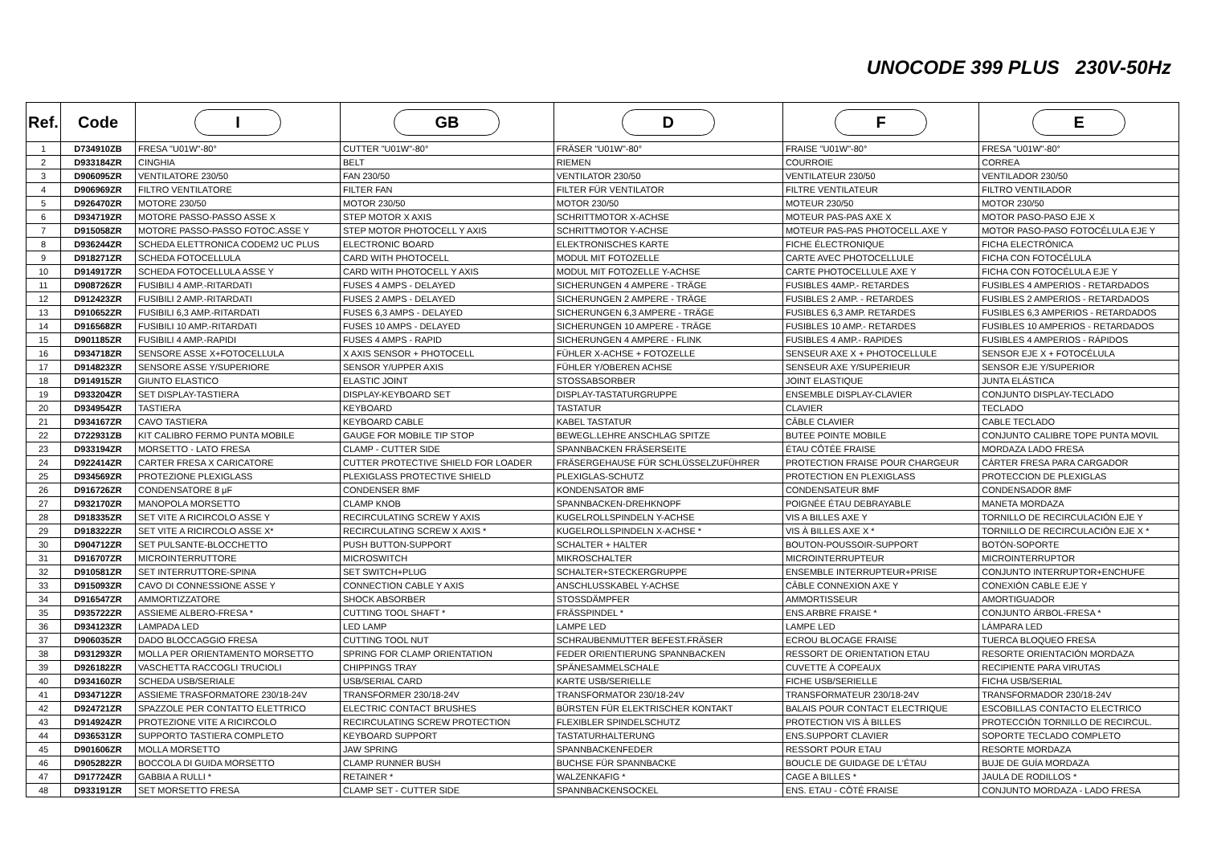UNOCODE 399 PLUS 230V-50Hz
| Ref. | Code | I | GB | D | F | E |
| --- | --- | --- | --- | --- | --- | --- |
| 1 | D734910ZB | FRESA "U01W"-80° | CUTTER "U01W"-80° | FRÄSER "U01W"-80° | FRAISE "U01W"-80° | FRESA "U01W"-80° |
| 2 | D933184ZR | CINGHIA | BELT | RIEMEN | COURROIE | CORREA |
| 3 | D906095ZR | VENTILATORE 230/50 | FAN 230/50 | VENTILATOR 230/50 | VENTILATEUR 230/50 | VENTILADOR 230/50 |
| 4 | D906969ZR | FILTRO VENTILATORE | FILTER FAN | FILTER FÜR VENTILATOR | FILTRE VENTILATEUR | FILTRO VENTILADOR |
| 5 | D926470ZR | MOTORE 230/50 | MOTOR 230/50 | MOTOR 230/50 | MOTEUR 230/50 | MOTOR 230/50 |
| 6 | D934719ZR | MOTORE PASSO-PASSO ASSE X | STEP MOTOR X AXIS | SCHRITTMOTOR X-ACHSE | MOTEUR PAS-PAS AXE X | MOTOR PASO-PASO EJE X |
| 7 | D915058ZR | MOTORE PASSO-PASSO FOTOC.ASSE Y | STEP MOTOR PHOTOCELL Y AXIS | SCHRITTMOTOR Y-ACHSE | MOTEUR PAS-PAS PHOTOCELL.AXE Y | MOTOR PASO-PASO FOTOCÉLULA EJE Y |
| 8 | D936244ZR | SCHEDA ELETTRONICA CODEM2 UC PLUS | ELECTRONIC BOARD | ELEKTRONISCHES KARTE | FICHE ÉLECTRONIQUE | FICHA ELECTRÓNICA |
| 9 | D918271ZR | SCHEDA FOTOCELLULA | CARD WITH PHOTOCELL | MODUL MIT FOTOZELLE | CARTE AVEC PHOTOCELLULE | FICHA CON FOTOCÉLULA |
| 10 | D914917ZR | SCHEDA FOTOCELLULA ASSE Y | CARD WITH PHOTOCELL Y AXIS | MODUL MIT FOTOZELLE Y-ACHSE | CARTE PHOTOCELLULE AXE Y | FICHA CON FOTOCÉLULA EJE Y |
| 11 | D908726ZR | FUSIBILI 4 AMP.-RITARDATI | FUSES 4 AMPS - DELAYED | SICHERUNGEN 4 AMPERE - TRÄGE | FUSIBLES 4AMP.- RETARDES | FUSIBLES 4 AMPERIOS - RETARDADOS |
| 12 | D912423ZR | FUSIBILI 2 AMP.-RITARDATI | FUSES 2 AMPS - DELAYED | SICHERUNGEN 2 AMPERE - TRÄGE | FUSIBLES 2 AMP. - RETARDES | FUSIBLES 2 AMPERIOS - RETARDADOS |
| 13 | D910652ZR | FUSIBILI 6,3 AMP.-RITARDATI | FUSES 6,3 AMPS - DELAYED | SICHERUNGEN 6,3 AMPERE - TRÄGE | FUSIBLES 6,3 AMP. RETARDES | FUSIBLES 6,3 AMPERIOS - RETARDADOS |
| 14 | D916568ZR | FUSIBILI 10 AMP.-RITARDATI | FUSES 10 AMPS - DELAYED | SICHERUNGEN 10 AMPERE - TRÄGE | FUSIBLES 10 AMP.- RETARDES | FUSIBLES 10 AMPERIOS - RETARDADOS |
| 15 | D901185ZR | FUSIBILI 4 AMP.-RAPIDI | FUSES 4 AMPS - RAPID | SICHERUNGEN 4 AMPERE - FLINK | FUSIBLES 4 AMP.- RAPIDES | FUSIBLES 4 AMPERIOS - RÁPIDOS |
| 16 | D934718ZR | SENSORE ASSE X+FOTOCELLULA | X AXIS SENSOR + PHOTOCELL | FÜHLER X-ACHSE + FOTOZELLE | SENSEUR AXE X + PHOTOCELLULE | SENSOR EJE X + FOTOCÉLULA |
| 17 | D914823ZR | SENSORE ASSE Y/SUPERIORE | SENSOR Y/UPPER AXIS | FÜHLER Y/OBEREN ACHSE | SENSEUR AXE Y/SUPERIEUR | SENSOR EJE Y/SUPERIOR |
| 18 | D914915ZR | GIUNTO ELASTICO | ELASTIC JOINT | STOSSABSORBER | JOINT ELASTIQUE | JUNTA ELÁSTICA |
| 19 | D933204ZR | SET DISPLAY-TASTIERA | DISPLAY-KEYBOARD SET | DISPLAY-TASTATURGRUPPE | ENSEMBLE DISPLAY-CLAVIER | CONJUNTO DISPLAY-TECLADO |
| 20 | D934954ZR | TASTIERA | KEYBOARD | TASTATUR | CLAVIER | TECLADO |
| 21 | D934167ZR | CAVO TASTIERA | KEYBOARD CABLE | KABEL TASTATUR | CÂBLE CLAVIER | CABLE TECLADO |
| 22 | D722931ZB | KIT CALIBRO FERMO PUNTA MOBILE | GAUGE FOR MOBILE TIP STOP | BEWEGL.LEHRE ANSCHLAG SPITZE | BUTEE POINTE MOBILE | CONJUNTO CALIBRE TOPE PUNTA MOVIL |
| 23 | D933194ZR | MORSETTO - LATO FRESA | CLAMP - CUTTER SIDE | SPANNBACKEN FRÄSERSEITE | ÉTAU CÔTÉE FRAISE | MORDAZA LADO FRESA |
| 24 | D922414ZR | CARTER FRESA X CARICATORE | CUTTER PROTECTIVE SHIELD FOR LOADER | FRÄSERGEHAUSE FÜR SCHLÜSSELZUFÜHRER | PROTECTION FRAISE POUR CHARGEUR | CÁRTER FRESA PARA CARGADOR |
| 25 | D934569ZR | PROTEZIONE PLEXIGLASS | PLEXIGLASS PROTECTIVE SHIELD | PLEXIGLAS-SCHUTZ | PROTECTION EN PLEXIGLASS | PROTECCION DE PLEXIGLAS |
| 26 | D916726ZR | CONDENSATORE 8 μF | CONDENSER 8MF | KONDENSATOR 8MF | CONDENSATEUR 8MF | CONDENSADOR 8MF |
| 27 | D932170ZR | MANOPOLA MORSETTO | CLAMP KNOB | SPANNBACKEN-DREHKNOPF | POIGNÉE ÉTAU DEBRAYABLE | MANETA MORDAZA |
| 28 | D918335ZR | SET VITE A RICIRCOLO ASSE Y | RECIRCULATING SCREW Y AXIS | KUGELROLLSPINDELN Y-ACHSE | VIS A BILLES AXE Y | TORNILLO DE RECIRCULACIÓN EJE Y |
| 29 | D918322ZR | SET VITE A RICIRCOLO ASSE X* | RECIRCULATING SCREW X AXIS * | KUGELROLLSPINDELN X-ACHSE * | VIS À BILLES AXE X * | TORNILLO DE RECIRCULACIÓN EJE X * |
| 30 | D904712ZR | SET PULSANTE-BLOCCHETTO | PUSH BUTTON-SUPPORT | SCHALTER + HALTER | BOUTON-POUSSOIR-SUPPORT | BOTÓN-SOPORTE |
| 31 | D916707ZR | MICROINTERRUTTORE | MICROSWITCH | MIKROSCHALTER | MICROINTERRUPTEUR | MICROINTERRUPTOR |
| 32 | D910581ZR | SET INTERRUTTORE-SPINA | SET SWITCH+PLUG | SCHALTER+STECKERGRUPPE | ENSEMBLE INTERRUPTEUR+PRISE | CONJUNTO INTERRUPTOR+ENCHUFE |
| 33 | D915093ZR | CAVO DI CONNESSIONE ASSE Y | CONNECTION CABLE Y AXIS | ANSCHLUSSKABEL Y-ACHSE | CÂBLE CONNEXION AXE Y | CONEXIÓN CABLE EJE Y |
| 34 | D916547ZR | AMMORTIZZATORE | SHOCK ABSORBER | STOSSDÄMPFER | AMMORTISSEUR | AMORTIGUADOR |
| 35 | D935722ZR | ASSIEME ALBERO-FRESA * | CUTTING TOOL SHAFT * | FRÄSSPINDEL * | ENS.ARBRE FRAISE * | CONJUNTO ÁRBOL-FRESA * |
| 36 | D934123ZR | LAMPADA LED | LED LAMP | LAMPE LED | LAMPE LED | LÁMPARA LED |
| 37 | D906035ZR | DADO BLOCCAGGIO FRESA | CUTTING TOOL NUT | SCHRAUBENMUTTER BEFEST.FRÄSER | ECROU BLOCAGE FRAISE | TUERCA BLOQUEO FRESA |
| 38 | D931293ZR | MOLLA PER ORIENTAMENTO MORSETTO | SPRING FOR CLAMP ORIENTATION | FEDER ORIENTIERUNG SPANNBACKEN | RESSORT DE ORIENTATION ETAU | RESORTE ORIENTACIÓN MORDAZA |
| 39 | D926182ZR | VASCHETTA RACCOGLI TRUCIOLI | CHIPPINGS TRAY | SPÄNESAMMELSCHALE | CUVETTE À COPEAUX | RECIPIENTE PARA VIRUTAS |
| 40 | D934160ZR | SCHEDA USB/SERIALE | USB/SERIAL CARD | KARTE USB/SERIELLE | FICHE USB/SERIELLE | FICHA USB/SERIAL |
| 41 | D934712ZR | ASSIEME TRASFORMATORE 230/18-24V | TRANSFORMER 230/18-24V | TRANSFORMATOR 230/18-24V | TRANSFORMATEUR 230/18-24V | TRANSFORMADOR 230/18-24V |
| 42 | D924721ZR | SPAZZOLE PER CONTATTO ELETTRICO | ELECTRIC CONTACT BRUSHES | BÜRSTEN FÜR ELEKTRISCHER KONTAKT | BALAIS POUR CONTACT ELECTRIQUE | ESCOBILLAS CONTACTO ELECTRICO |
| 43 | D914924ZR | PROTEZIONE VITE A RICIRCOLO | RECIRCULATING SCREW PROTECTION | FLEXIBLER SPINDELSCHUTZ | PROTECTION VIS À BILLES | PROTECCIÓN TORNILLO DE RECIRCUL. |
| 44 | D936531ZR | SUPPORTO TASTIERA COMPLETO | KEYBOARD SUPPORT | TASTATURHALTERUNG | ENS.SUPPORT CLAVIER | SOPORTE TECLADO COMPLETO |
| 45 | D901606ZR | MOLLA MORSETTO | JAW SPRING | SPANNBACKENFEDER | RESSORT POUR ETAU | RESORTE MORDAZA |
| 46 | D905282ZR | BOCCOLA DI GUIDA MORSETTO | CLAMP RUNNER BUSH | BUCHSE FÜR SPANNBACKE | BOUCLE DE GUIDAGE DE L'ÉTAU | BUJE DE GUÍA MORDAZA |
| 47 | D917724ZR | GABBIA A RULLI * | RETAINER * | WALZENKAFIG * | CAGE A BILLES * | JAULA DE RODILLOS * |
| 48 | D933191ZR | SET MORSETTO FRESA | CLAMP SET - CUTTER SIDE | SPANNBACKENSOCKEL | ENS. ETAU - CÔTÉ FRAISE | CONJUNTO MORDAZA - LADO FRESA |